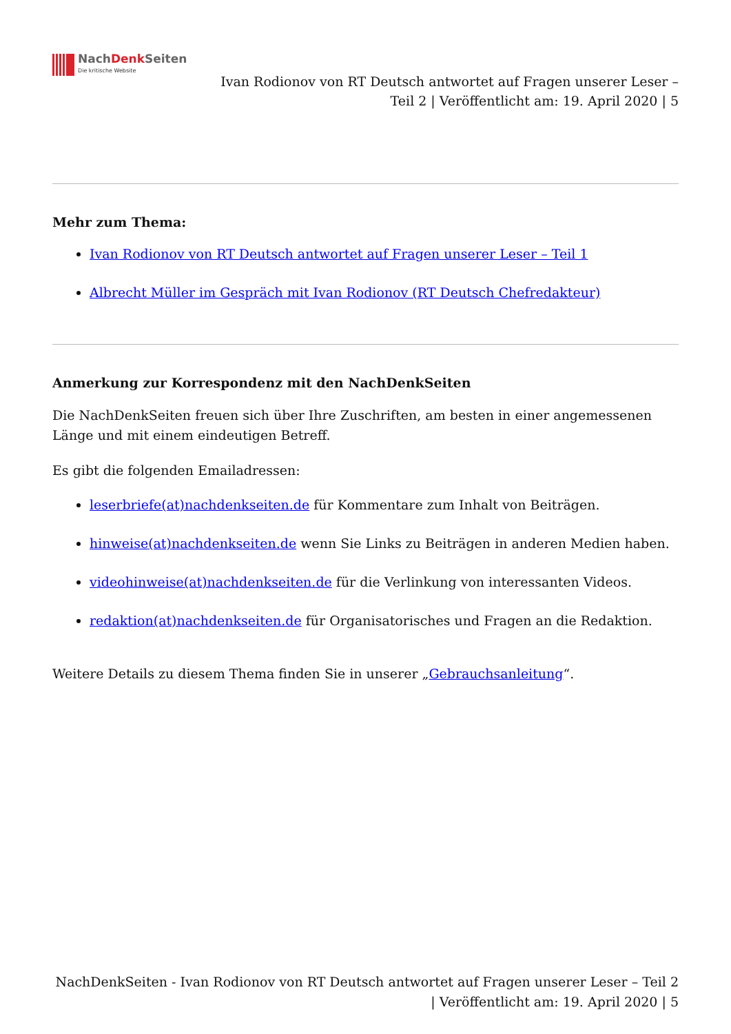NachDenk Seiten
Die kritische Website
Ivan Rodionov von RT Deutsch antwortet auf Fragen unserer Leser –
Teil 2 | Veröffentlicht am: 19. April 2020 | 5
Mehr zum Thema:
Ivan Rodionov von RT Deutsch antwortet auf Fragen unserer Leser – Teil 1
Albrecht Müller im Gespräch mit Ivan Rodionov (RT Deutsch Chefredakteur)
Anmerkung zur Korrespondenz mit den NachDenkSeiten
Die NachDenkSeiten freuen sich über Ihre Zuschriften, am besten in einer angemessenen Länge und mit einem eindeutigen Betreff.
Es gibt die folgenden Emailadressen:
leserbriefe(at)nachdenkseiten.de für Kommentare zum Inhalt von Beiträgen.
hinweise(at)nachdenkseiten.de wenn Sie Links zu Beiträgen in anderen Medien haben.
videohinweise(at)nachdenkseiten.de für die Verlinkung von interessanten Videos.
redaktion(at)nachdenkseiten.de für Organisatorisches und Fragen an die Redaktion.
Weitere Details zu diesem Thema finden Sie in unserer „Gebrauchsanleitung“.
NachDenkSeiten - Ivan Rodionov von RT Deutsch antwortet auf Fragen unserer Leser – Teil 2 | Veröffentlicht am: 19. April 2020 | 5